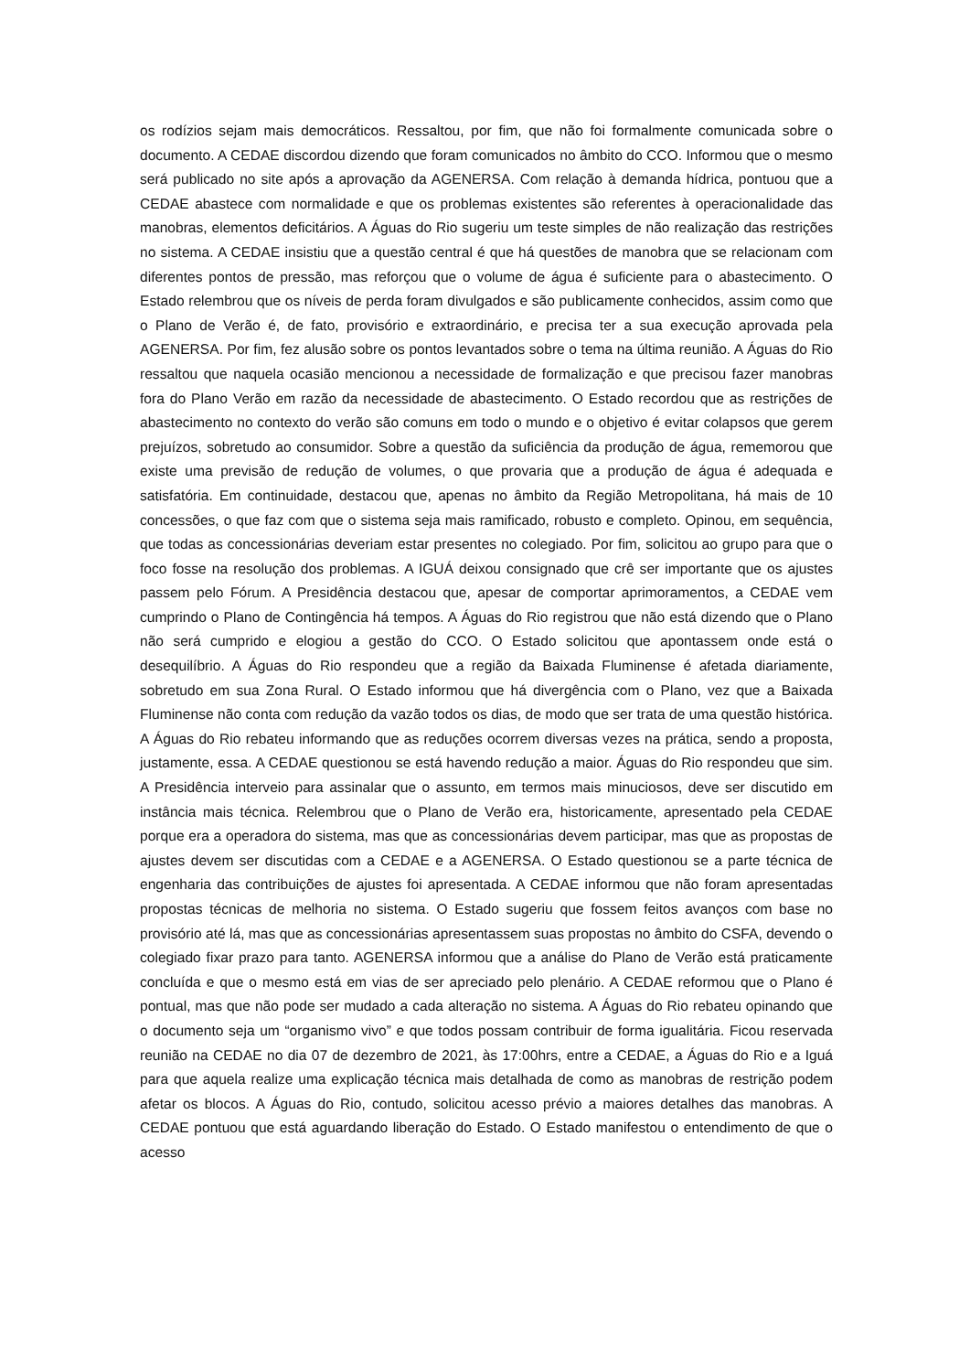os rodízios sejam mais democráticos. Ressaltou, por fim, que não foi formalmente comunicada sobre o documento. A CEDAE discordou dizendo que foram comunicados no âmbito do CCO. Informou que o mesmo será publicado no site após a aprovação da AGENERSA. Com relação à demanda hídrica, pontuou que a CEDAE abastece com normalidade e que os problemas existentes são referentes à operacionalidade das manobras, elementos deficitários. A Águas do Rio sugeriu um teste simples de não realização das restrições no sistema. A CEDAE insistiu que a questão central é que há questões de manobra que se relacionam com diferentes pontos de pressão, mas reforçou que o volume de água é suficiente para o abastecimento. O Estado relembrou que os níveis de perda foram divulgados e são publicamente conhecidos, assim como que o Plano de Verão é, de fato, provisório e extraordinário, e precisa ter a sua execução aprovada pela AGENERSA. Por fim, fez alusão sobre os pontos levantados sobre o tema na última reunião. A Águas do Rio ressaltou que naquela ocasião mencionou a necessidade de formalização e que precisou fazer manobras fora do Plano Verão em razão da necessidade de abastecimento. O Estado recordou que as restrições de abastecimento no contexto do verão são comuns em todo o mundo e o objetivo é evitar colapsos que gerem prejuízos, sobretudo ao consumidor. Sobre a questão da suficiência da produção de água, rememorou que existe uma previsão de redução de volumes, o que provaria que a produção de água é adequada e satisfatória. Em continuidade, destacou que, apenas no âmbito da Região Metropolitana, há mais de 10 concessões, o que faz com que o sistema seja mais ramificado, robusto e completo. Opinou, em sequência, que todas as concessionárias deveriam estar presentes no colegiado. Por fim, solicitou ao grupo para que o foco fosse na resolução dos problemas. A IGUÁ deixou consignado que crê ser importante que os ajustes passem pelo Fórum. A Presidência destacou que, apesar de comportar aprimoramentos, a CEDAE vem cumprindo o Plano de Contingência há tempos. A Águas do Rio registrou que não está dizendo que o Plano não será cumprido e elogiou a gestão do CCO. O Estado solicitou que apontassem onde está o desequilíbrio. A Águas do Rio respondeu que a região da Baixada Fluminense é afetada diariamente, sobretudo em sua Zona Rural. O Estado informou que há divergência com o Plano, vez que a Baixada Fluminense não conta com redução da vazão todos os dias, de modo que ser trata de uma questão histórica. A Águas do Rio rebateu informando que as reduções ocorrem diversas vezes na prática, sendo a proposta, justamente, essa. A CEDAE questionou se está havendo redução a maior. Águas do Rio respondeu que sim. A Presidência interveio para assinalar que o assunto, em termos mais minuciosos, deve ser discutido em instância mais técnica. Relembrou que o Plano de Verão era, historicamente, apresentado pela CEDAE porque era a operadora do sistema, mas que as concessionárias devem participar, mas que as propostas de ajustes devem ser discutidas com a CEDAE e a AGENERSA. O Estado questionou se a parte técnica de engenharia das contribuições de ajustes foi apresentada. A CEDAE informou que não foram apresentadas propostas técnicas de melhoria no sistema. O Estado sugeriu que fossem feitos avanços com base no provisório até lá, mas que as concessionárias apresentassem suas propostas no âmbito do CSFA, devendo o colegiado fixar prazo para tanto. AGENERSA informou que a análise do Plano de Verão está praticamente concluída e que o mesmo está em vias de ser apreciado pelo plenário. A CEDAE reformou que o Plano é pontual, mas que não pode ser mudado a cada alteração no sistema. A Águas do Rio rebateu opinando que o documento seja um “organismo vivo” e que todos possam contribuir de forma igualitária. Ficou reservada reunião na CEDAE no dia 07 de dezembro de 2021, às 17:00hrs, entre a CEDAE, a Águas do Rio e a Iguá para que aquela realize uma explicação técnica mais detalhada de como as manobras de restrição podem afetar os blocos. A Águas do Rio, contudo, solicitou acesso prévio a maiores detalhes das manobras. A CEDAE pontuou que está aguardando liberação do Estado. O Estado manifestou o entendimento de que o acesso